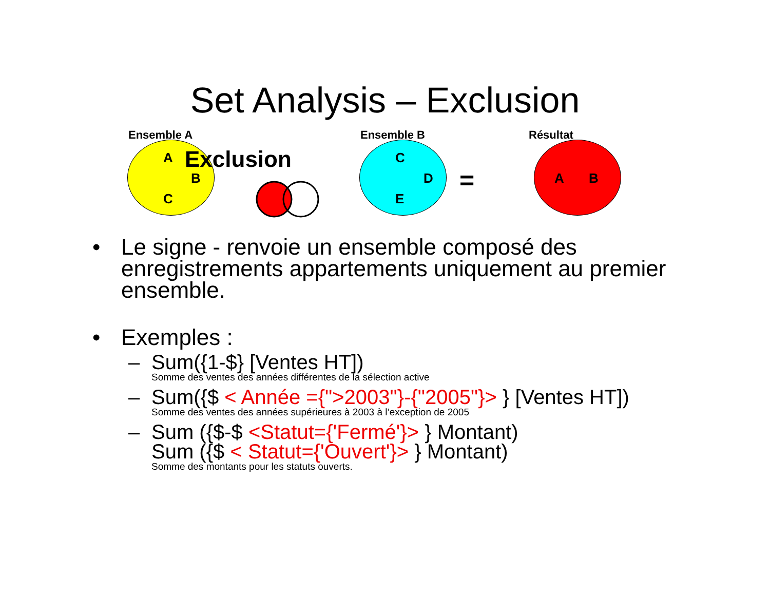Set Analysis – Exclusion
Ensemble A
A
B
C
Exclusion
Ensemble B
C
D
E
=
Résultat
A B
• Le signe - renvoie un ensemble composé des enregistrements appartements uniquement au premier ensemble.
• Exemples :
– Sum({1-$} [Ventes HT])
Somme des ventes des années différentes de la sélection active
– Sum({$ < Année ={">2003"}-{"2005"}> } [Ventes HT])
Somme des ventes des années supérieures à 2003 à l’exception de 2005
– Sum ({$-$ <Statut={'Fermé'}> } Montant)
Sum ({$ < Statut={'Ouvert'}> } Montant)
Somme des montants pour les statuts ouverts.